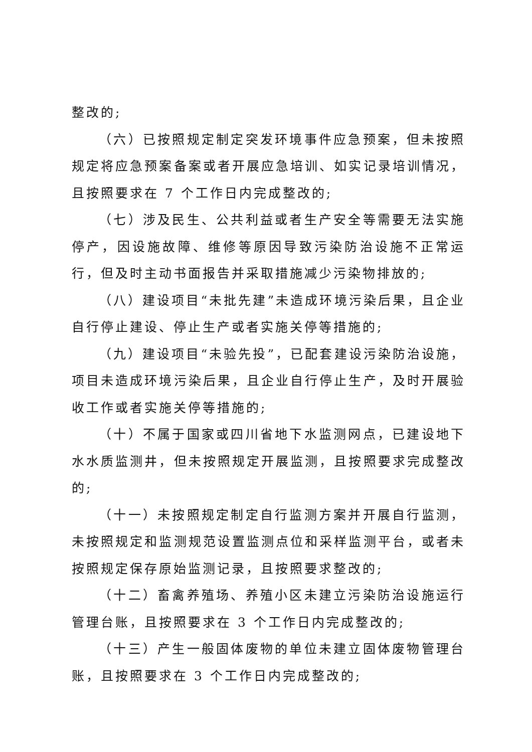整改的;
（六）已按照规定制定突发环境事件应急预案，但未按照规定将应急预案备案或者开展应急培训、如实记录培训情况，且按照要求在 7 个工作日内完成整改的;
（七）涉及民生、公共利益或者生产安全等需要无法实施停产，因设施故障、维修等原因导致污染防治设施不正常运行，但及时主动书面报告并采取措施减少污染物排放的;
（八）建设项目“未批先建”未造成环境污染后果，且企业自行停止建设、停止生产或者实施关停等措施的;
（九）建设项目“未验先投”，已配套建设污染防治设施，项目未造成环境污染后果，且企业自行停止生产，及时开展验收工作或者实施关停等措施的;
（十）不属于国家或四川省地下水监测网点，已建设地下水水质监测井，但未按照规定开展监测，且按照要求完成整改的;
（十一）未按照规定制定自行监测方案并开展自行监测，未按照规定和监测规范设置监测点位和采样监测平台，或者未按照规定保存原始监测记录，且按照要求整改的;
（十二）畜禽养殖场、养殖小区未建立污染防治设施运行管理台账，且按照要求在 3 个工作日内完成整改的;
（十三）产生一般固体废物的单位未建立固体废物管理台账，且按照要求在 3 个工作日内完成整改的;